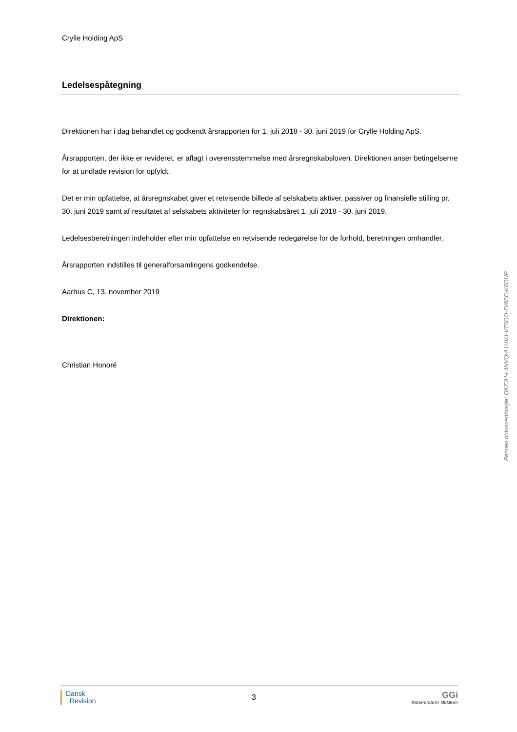Crylle Holding ApS
Ledelsespåtegning
Direktionen har i dag behandlet og godkendt årsrapporten for 1. juli 2018 - 30. juni 2019 for Crylle Holding ApS.
Årsrapporten, der ikke er revideret, er aflagt i overensstemmelse med årsregnskabsloven. Direktionen anser betingelserne for at undlade revision for opfyldt.
Det er min opfattelse, at årsregnskabet giver et retvisende billede af selskabets aktiver, passiver og finansielle stilling pr. 30. juni 2019 samt af resultatet af selskabets aktiviteter for regnskabsåret 1. juli 2018 - 30. juni 2019.
Ledelsesberetningen indeholder efter min opfattelse en retvisende redegørelse for de forhold, beretningen omhandler.
Årsrapporten indstilles til generalforsamlingens godkendelse.
Aarhus C, 13. november 2019
Direktionen:
Christian Honoré
Penneo dokumentnøgle: QKZJH-L4NVQ-A1UVJ-VT5OO-7V85C-K6OUP
Dansk
Revision
3
GGi
INDEPENDENT MEMBER